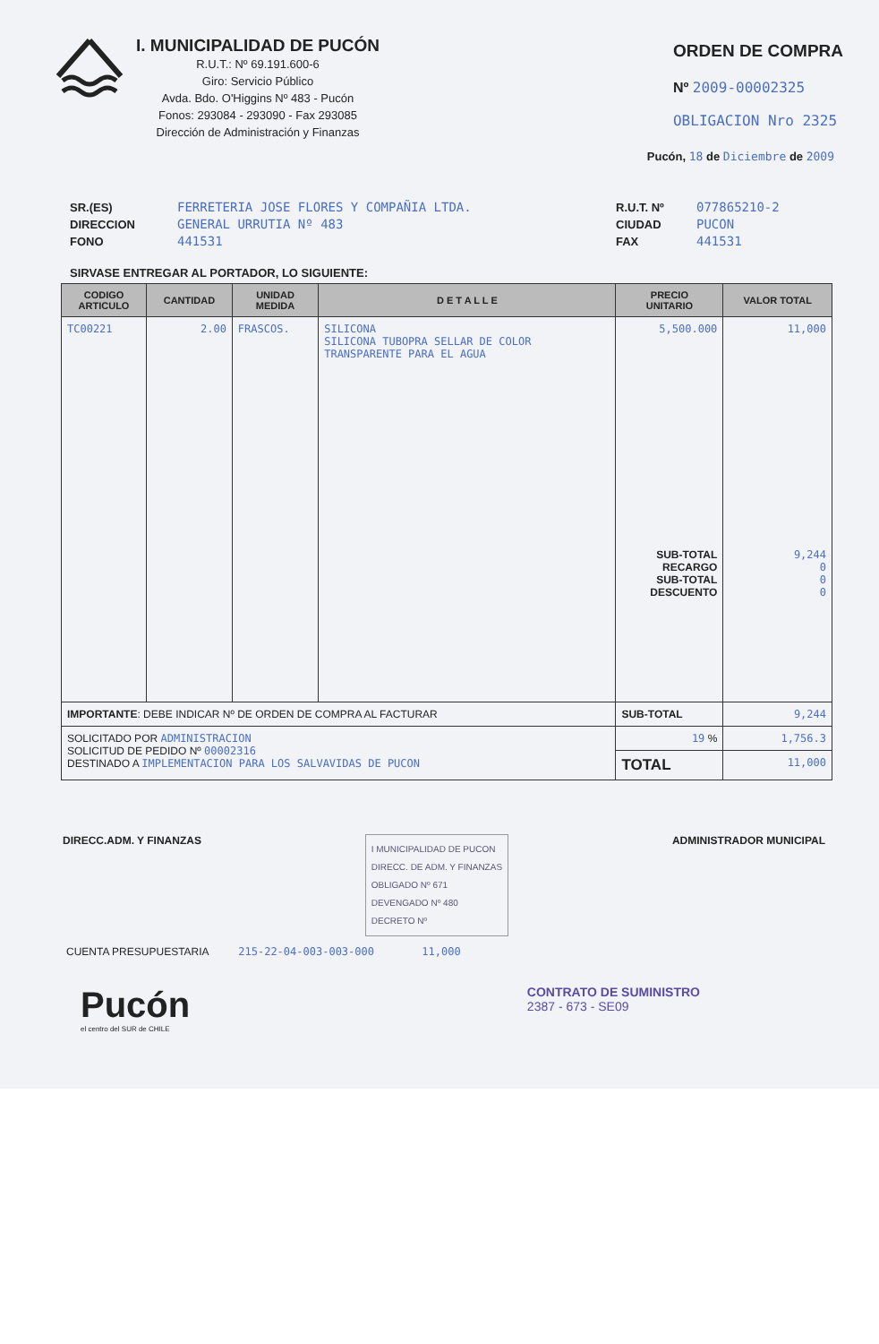I. MUNICIPALIDAD DE PUCÓN
R.U.T.: Nº 69.191.600-6
Giro: Servicio Público
Avda. Bdo. O'Higgins Nº 483 - Pucón
Fonos: 293084 - 293090 - Fax 293085
Dirección de Administración y Finanzas
ORDEN DE COMPRA
Nº 2009-00002325
OBLIGACION Nro 2325
Pucón, 18 de Diciembre de 2009
SR.(ES)
DIRECCION
FONO
FERRETERIA JOSE FLORES Y COMPAÑIA LTDA.
GENERAL URRUTIA Nº 483
441531
R.U.T. Nº
CIUDAD
FAX
077865210-2
PUCON
441531
SIRVASE ENTREGAR AL PORTADOR, LO SIGUIENTE:
| CODIGO ARTICULO | CANTIDAD | UNIDAD MEDIDA | D E T A L L E | PRECIO UNITARIO | VALOR TOTAL |
| --- | --- | --- | --- | --- | --- |
| TC00221 | 2.00 | FRASCOS. | SILICONA SILICONA TUBOPRA SELLAR DE COLOR TRANSPARENTE PARA EL AGUA | 5,500.000 SUB-TOTAL RECARGO SUB-TOTAL DESCUENTO | 11,000 9,244 0 0 0 |
| IMPORTANTE : DEBE INDICAR Nº DE ORDEN DE COMPRA AL FACTURAR | | | | SUB-TOTAL | 9,244 |
| SOLICITADO POR ADMINISTRACION SOLICITUD DE PEDIDO Nº 00002316 DESTINADO A IMPLEMENTACION PARA LOS SALVAVIDAS DE PUCON | | | | 19 % | 1,756.3 |
| | | | | TOTAL | 11,000 |
DIRECC.ADM. Y FINANZAS
I MUNICIPALIDAD DE PUCON
DIRECC. DE ADM. Y FINANZAS
OBLIGADO Nº 671
DEVENGADO Nº 480
DECRETO Nº
ADMINISTRADOR MUNICIPAL
CUENTA PRESUPUESTARIA 215-22-04-003-003-000 11,000
Pucón
el centro del SUR de CHILE
CONTRATO DE SUMINISTRO
2387 - 673 - SE09